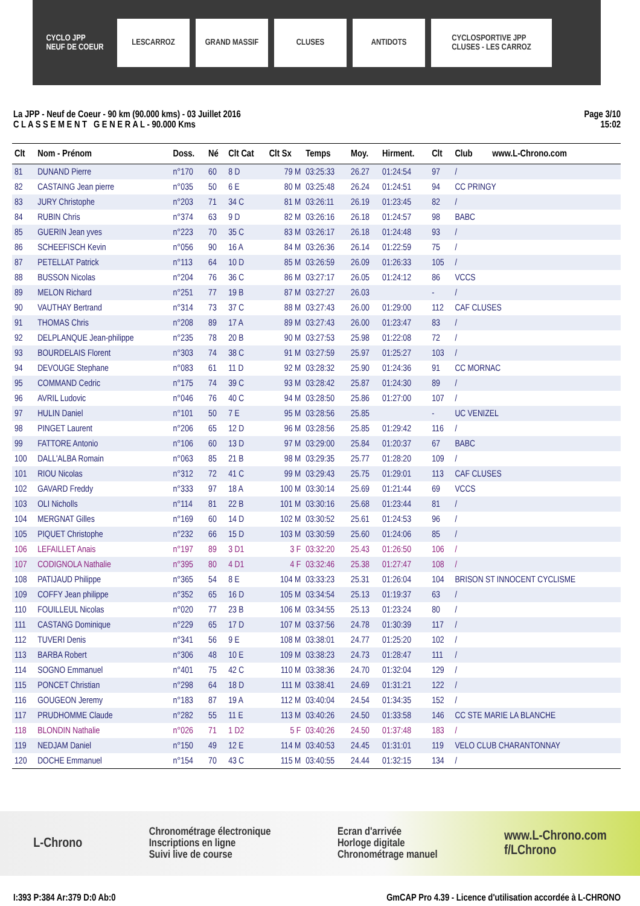CYCLO JPP
NEUF DE COEUR
LESCARROZ GRAND MASSIF CLUSES ANTIDOTS
CYCLOSPORTIVE JPP
CLUSES - LES CARROZ
La JPP - Neuf de Coeur - 90 km (90.000 kms) - 03 Juillet 2016
C L A S S E M E N T G E N E R A L - 90.000 Kms
Page 3/10
15:02
| Clt | Nom - Prénom | Doss. | Né | Clt Cat | Clt Sx | Temps | Moy. | Hirment. | Clt | Club www.L-Chrono.com |
| --- | --- | --- | --- | --- | --- | --- | --- | --- | --- | --- |
| 81 | DUNAND Pierre | n°170 | 60 | 8 D | 79 M | 03:25:33 | 26.27 | 01:24:54 | 97 | / |
| 82 | CASTAING Jean pierre | n°035 | 50 | 6 E | 80 M | 03:25:48 | 26.24 | 01:24:51 | 94 | CC PRINGY |
| 83 | JURY Christophe | n°203 | 71 | 34 C | 81 M | 03:26:11 | 26.19 | 01:23:45 | 82 | / |
| 84 | RUBIN Chris | n°374 | 63 | 9 D | 82 M | 03:26:16 | 26.18 | 01:24:57 | 98 | BABC |
| 85 | GUERIN Jean yves | n°223 | 70 | 35 C | 83 M | 03:26:17 | 26.18 | 01:24:48 | 93 | / |
| 86 | SCHEEFISCH Kevin | n°056 | 90 | 16 A | 84 M | 03:26:36 | 26.14 | 01:22:59 | 75 | / |
| 87 | PETELLAT Patrick | n°113 | 64 | 10 D | 85 M | 03:26:59 | 26.09 | 01:26:33 | 105 | / |
| 88 | BUSSON Nicolas | n°204 | 76 | 36 C | 86 M | 03:27:17 | 26.05 | 01:24:12 | 86 | VCCS |
| 89 | MELON Richard | n°251 | 77 | 19 B | 87 M | 03:27:27 | 26.03 | | - | / |
| 90 | VAUTHAY Bertrand | n°314 | 73 | 37 C | 88 M | 03:27:43 | 26.00 | 01:29:00 | 112 | CAF CLUSES |
| 91 | THOMAS Chris | n°208 | 89 | 17 A | 89 M | 03:27:43 | 26.00 | 01:23:47 | 83 | / |
| 92 | DELPLANQUE Jean-philippe | n°235 | 78 | 20 B | 90 M | 03:27:53 | 25.98 | 01:22:08 | 72 | / |
| 93 | BOURDELAIS Florent | n°303 | 74 | 38 C | 91 M | 03:27:59 | 25.97 | 01:25:27 | 103 | / |
| 94 | DEVOUGE Stephane | n°083 | 61 | 11 D | 92 M | 03:28:32 | 25.90 | 01:24:36 | 91 | CC MORNAC |
| 95 | COMMAND Cedric | n°175 | 74 | 39 C | 93 M | 03:28:42 | 25.87 | 01:24:30 | 89 | / |
| 96 | AVRIL Ludovic | n°046 | 76 | 40 C | 94 M | 03:28:50 | 25.86 | 01:27:00 | 107 | / |
| 97 | HULIN Daniel | n°101 | 50 | 7 E | 95 M | 03:28:56 | 25.85 | | - | UC VENIZEL |
| 98 | PINGET Laurent | n°206 | 65 | 12 D | 96 M | 03:28:56 | 25.85 | 01:29:42 | 116 | / |
| 99 | FATTORE Antonio | n°106 | 60 | 13 D | 97 M | 03:29:00 | 25.84 | 01:20:37 | 67 | BABC |
| 100 | DALL'ALBA Romain | n°063 | 85 | 21 B | 98 M | 03:29:35 | 25.77 | 01:28:20 | 109 | / |
| 101 | RIOU Nicolas | n°312 | 72 | 41 C | 99 M | 03:29:43 | 25.75 | 01:29:01 | 113 | CAF CLUSES |
| 102 | GAVARD Freddy | n°333 | 97 | 18 A | 100 M | 03:30:14 | 25.69 | 01:21:44 | 69 | VCCS |
| 103 | OLI Nicholls | n°114 | 81 | 22 B | 101 M | 03:30:16 | 25.68 | 01:23:44 | 81 | / |
| 104 | MERGNAT Gilles | n°169 | 60 | 14 D | 102 M | 03:30:52 | 25.61 | 01:24:53 | 96 | / |
| 105 | PIQUET Christophe | n°232 | 66 | 15 D | 103 M | 03:30:59 | 25.60 | 01:24:06 | 85 | / |
| 106 | LEFAILLET Anais | n°197 | 89 | 3 D1 | 3 F | 03:32:20 | 25.43 | 01:26:50 | 106 | / |
| 107 | CODIGNOLA Nathalie | n°395 | 80 | 4 D1 | 4 F | 03:32:46 | 25.38 | 01:27:47 | 108 | / |
| 108 | PATIJAUD Philippe | n°365 | 54 | 8 E | 104 M | 03:33:23 | 25.31 | 01:26:04 | 104 | BRISON ST INNOCENT CYCLISME |
| 109 | COFFY Jean philippe | n°352 | 65 | 16 D | 105 M | 03:34:54 | 25.13 | 01:19:37 | 63 | / |
| 110 | FOUILLEUL Nicolas | n°020 | 77 | 23 B | 106 M | 03:34:55 | 25.13 | 01:23:24 | 80 | / |
| 111 | CASTANG Dominique | n°229 | 65 | 17 D | 107 M | 03:37:56 | 24.78 | 01:30:39 | 117 | / |
| 112 | TUVERI Denis | n°341 | 56 | 9 E | 108 M | 03:38:01 | 24.77 | 01:25:20 | 102 | / |
| 113 | BARBA Robert | n°306 | 48 | 10 E | 109 M | 03:38:23 | 24.73 | 01:28:47 | 111 | / |
| 114 | SOGNO Emmanuel | n°401 | 75 | 42 C | 110 M | 03:38:36 | 24.70 | 01:32:04 | 129 | / |
| 115 | PONCET Christian | n°298 | 64 | 18 D | 111 M | 03:38:41 | 24.69 | 01:31:21 | 122 | / |
| 116 | GOUGEON Jeremy | n°183 | 87 | 19 A | 112 M | 03:40:04 | 24.54 | 01:34:35 | 152 | / |
| 117 | PRUDHOMME Claude | n°282 | 55 | 11 E | 113 M | 03:40:26 | 24.50 | 01:33:58 | 146 | CC STE MARIE LA BLANCHE |
| 118 | BLONDIN Nathalie | n°026 | 71 | 1 D2 | 5 F | 03:40:26 | 24.50 | 01:37:48 | 183 | / |
| 119 | NEDJAM Daniel | n°150 | 49 | 12 E | 114 M | 03:40:53 | 24.45 | 01:31:01 | 119 | VELO CLUB CHARANTONNAY |
| 120 | DOCHE Emmanuel | n°154 | 70 | 43 C | 115 M | 03:40:55 | 24.44 | 01:32:15 | 134 | / |
L-Chrono Chronométrage électronique
Inscriptions en ligne
Suivi live de course Ecran d'arrivée
Horloge digitale
Chronométrage manuel www.L-Chrono.com
f/LChrono
I:393 P:384 Ar:379 D:0 Ab:0 GmCAP Pro 4.39 - Licence d'utilisation accordée à L-CHRONO